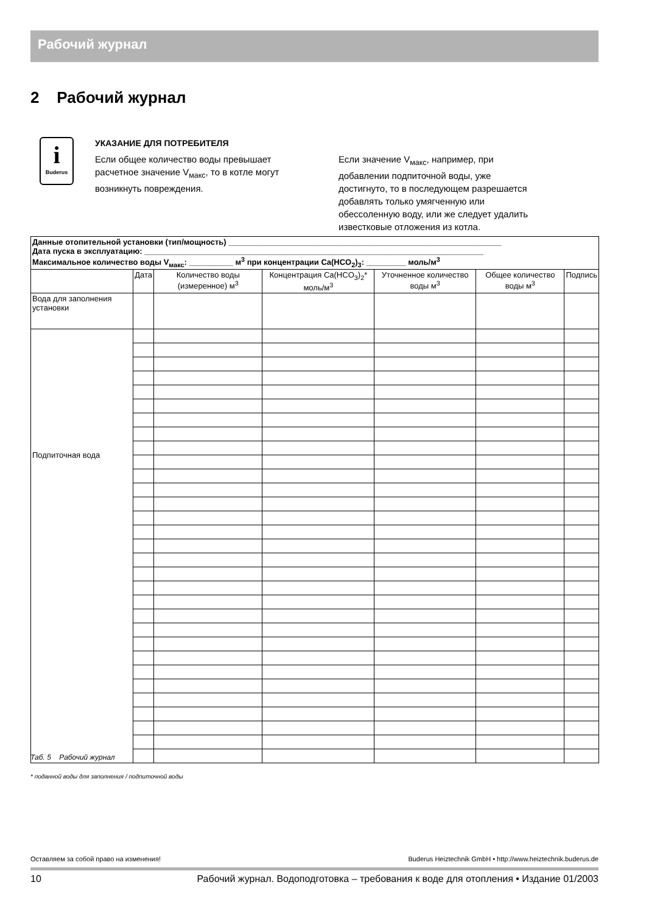Рабочий журнал
2 Рабочий журнал
i
Buderus
УКАЗАНИЕ ДЛЯ ПОТРЕБИТЕЛЯ
Если общее количество воды превышает расчетное значение V<sub>макс</sub>, то в котле могут возникнуть повреждения.
Если значение V<sub>макс</sub>, например, при добавлении подпиточной воды, уже достигнуто, то в последующем разрешается добавлять только умягченную или обессоленную воду, или же следует удалить известковые отложения из котла.
| Данные отопительной установки (тип/мощность) ______________________________________________________________ Дата пуска в эксплуатацию: _____________________________________________________________________________ Максимальное количество воды V<sub>макс</sub>: __________ м<sup>3</sup> при концентрации Ca(HCO<sub>2</sub>)<sub>3</sub>: _________ моль/м<sup>3</sup> | | | | | | |
| | Дата | Количество воды (измеренное) м<sup>3</sup> | Концентрация Ca(HCO<sub>3</sub>)<sub>2</sub>* моль/м<sup>3</sup> | Уточненное количество воды м<sup>3</sup> | Общее количество воды м<sup>3</sup> | Подпись |
| Вода для заполнения установки | | | | | | |
| Подпиточная вода | | | | | | |
Таб. 5 Рабочий журнал
* поданной воды для заполнения / подпиточной воды
Оставляем за собой право на изменения! Buderus Heiztechnik GmbH • http://www.heiztechnik.buderus.de
10 Рабочий журнал. Водоподготовка – требования к воде для отопления • Издание 01/2003